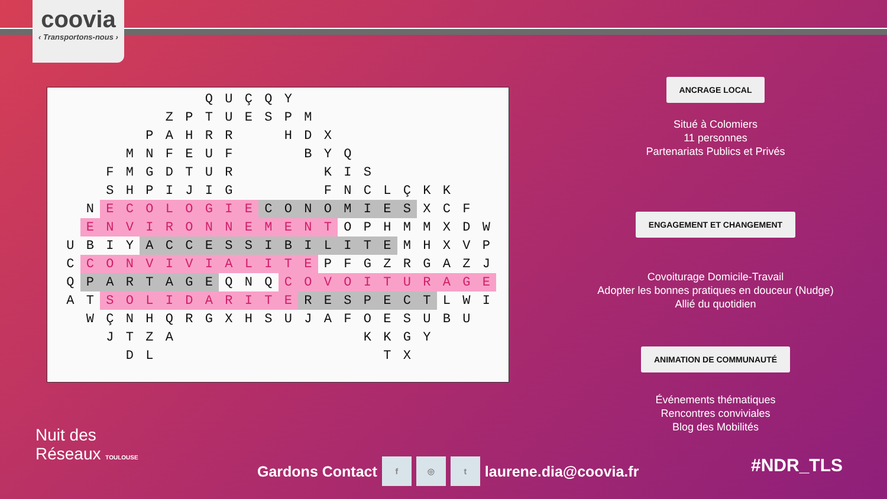coovia
‹ Transportons-nous ›
| | | | | | | | Q | U | Ç | Q | Y | | | | | | | | | | |
| | | | | | Z | P | T | U | E | S | P | M | | | | | | | | | |
| | | | | P | A | H | R | R | | | H | D | X | | | | | | | | |
| | | | M | N | F | E | U | F | | | | B | Y | Q | | | | | | | |
| | | F | M | G | D | T | U | R | | | | | K | I | S | | | | | | |
| | | S | H | P | I | J | I | G | | | | | F | N | C | L | Ç | K | K | | |
| | N | E | C | O | L | O | G | I | E | C | O | N | O | M | I | E | S | X | C | F | |
| | E | N | V | I | R | O | N | N | E | M | E | N | T | O | P | H | M | M | X | D | W |
| U | B | I | Y | A | C | C | E | S | S | I | B | I | L | I | T | E | M | H | X | V | P |
| C | C | O | N | V | I | V | I | A | L | I | T | E | P | F | G | Z | R | G | A | Z | J |
| Q | P | A | R | T | A | G | E | Q | N | Q | C | O | V | O | I | T | U | R | A | G | E |
| A | T | S | O | L | I | D | A | R | I | T | E | R | E | S | P | E | C | T | L | W | I |
| | W | Ç | N | H | Q | R | G | X | H | S | U | J | A | F | O | E | S | U | B | U | |
| | | J | T | Z | A | | | | | | | | | | K | K | G | Y | | | |
| | | | D | L | | | | | | | | | | | | T | X | | | | |
ANCRAGE LOCAL
Situé à Colomiers
11 personnes
Partenariats Publics et Privés
ENGAGEMENT ET CHANGEMENT
Covoiturage Domicile-Travail
Adopter les bonnes pratiques en douceur (Nudge)
Allié du quotidien
ANIMATION DE COMMUNAUTÉ
Événements thématiques
Rencontres conviviales
Blog des Mobilités
Nuit des
Réseaux TOULOUSE
Gardons Contact
f ◎ t
laurene.dia@coovia.fr
#NDR_TLS